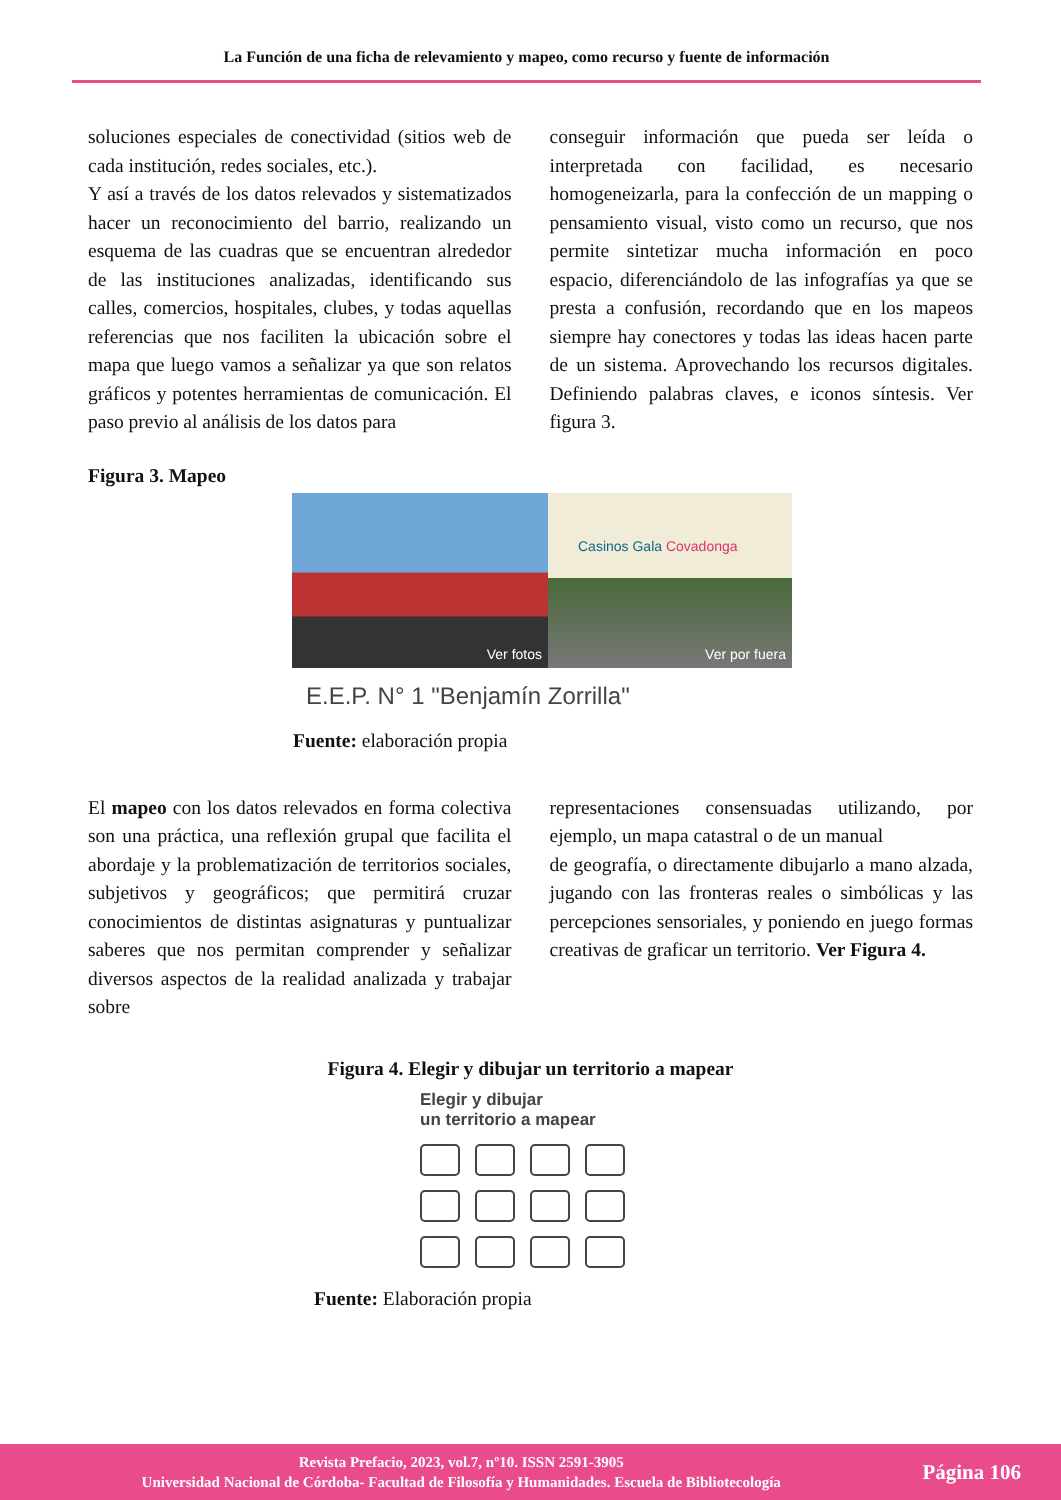La Función de una ficha de relevamiento y mapeo, como recurso y fuente de información
soluciones especiales de conectividad (sitios web de cada institución, redes sociales, etc.).
Y así a través de los datos relevados y sistematizados hacer un reconocimiento del barrio, realizando un esquema de las cuadras que se encuentran alrededor de las instituciones analizadas, identificando sus calles, comercios, hospitales, clubes, y todas aquellas referencias que nos faciliten la ubicación sobre el mapa que luego vamos a señalizar ya que son relatos gráficos y potentes herramientas de comunicación. El paso previo al análisis de los datos para
conseguir información que pueda ser leída o interpretada con facilidad, es necesario homogeneizarla, para la confección de un mapping o pensamiento visual, visto como un recurso, que nos permite sintetizar mucha información en poco espacio, diferenciándolo de las infografías ya que se presta a confusión, recordando que en los mapeos siempre hay conectores y todas las ideas hacen parte de un sistema. Aprovechando los recursos digitales. Definiendo palabras claves, e iconos síntesis. Ver figura 3.
Figura 3. Mapeo
Ver fotos
Casinos Gala Covadonga
Ver por fuera
E.E.P. N° 1 "Benjamín Zorrilla"
Fuente: elaboración propia
El mapeo con los datos relevados en forma colectiva son una práctica, una reflexión grupal que facilita el abordaje y la problematización de territorios sociales, subjetivos y geográficos; que permitirá cruzar conocimientos de distintas asignaturas y puntualizar saberes que nos permitan comprender y señalizar diversos aspectos de la realidad analizada y trabajar sobre
representaciones consensuadas utilizando, por ejemplo, un mapa catastral o de un manual
de geografía, o directamente dibujarlo a mano alzada, jugando con las fronteras reales o simbólicas y las percepciones sensoriales, y poniendo en juego formas creativas de graficar un territorio. Ver Figura 4.
Figura 4. Elegir y dibujar un territorio a mapear
Elegir y dibujar
un territorio a mapear
Fuente: Elaboración propia
Revista Prefacio, 2023, vol.7, nº10. ISSN 2591-3905
Universidad Nacional de Córdoba- Facultad de Filosofía y Humanidades. Escuela de Bibliotecología
Página 106